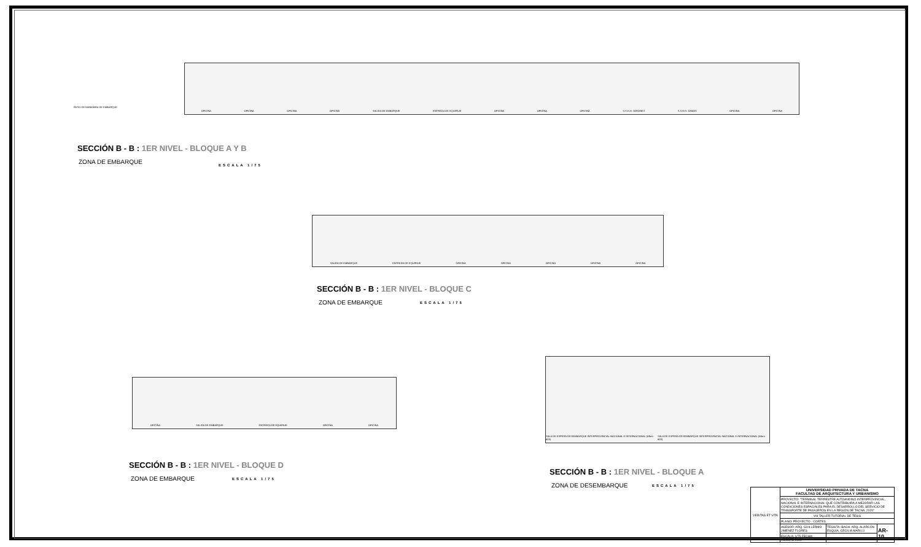OFICINA OFICINA OFICINA OFICINA SALIDA DE EMBARQUE ENTREGA DE EQUIPAJE OFICINA OFICINA OFICINA S.S.H.H. VARONES S.S.H.H. DAMAS OFICINA OFICINA
PATIO DE MANIOBRA DE EMBARQUE
SECCIÓN B - B : 1ER NIVEL - BLOQUE A Y B
ZONA DE EMBARQUE ESCALA 1/75
SALIDA DE EMBARQUE ENTREGA DE EQUIPAJE OFICINA OFICINA OFICINA OFICINA OFICINA
SECCIÓN B - B : 1ER NIVEL - BLOQUE C
ZONA DE EMBARQUE ESCALA 1/75
OFICINA SALIDA DE EMBARQUE ENTREGA DE EQUIPAJE OFICINA OFICINA
SECCIÓN B - B : 1ER NIVEL - BLOQUE D
ZONA DE EMBARQUE ESCALA 1/75
SALA DE ESPERA-DESEMBARQUE INTERPROVINCIAL-NACIONAL E INTERNACIONAL (Aforo 603) SALA DE ESPERA-DESEMBARQUE INTERPROVINCIAL-NACIONAL E INTERNACIONAL (Aforo 603)
SECCIÓN B - B : 1ER NIVEL - BLOQUE A
ZONA DE DESEMBARQUE ESCALA 1/75
| VERITAS ET VITA | UNIVERSIDAD PRIVADA DE TACNA FACULTAD DE ARQUITECTURA Y URBANISMO | | |
| | PROYECTO: "TERMINAL TERRESTRE ALTOANDINO INTERPROVINCIAL, NACIONAL E INTERNACIONAL QUE CONTRIBUIRÁ A MEJORAR LAS CONDICIONES ESPACIALES PARA EL DESARROLLO DEL SERVICIO DE TRANSPORTE DE PASAJEROS EN LA REGIÓN DE TACNA, 2020" | | |
| | VIII TALLER TUTORIAL DE TESIS | | |
| | PLANO: PROYECTO - CORTES | | |
| | ASESOR: ARQ. GUILLERMO JIMÉNEZ FLORES | TESISTA: BACH. ARQ. ALARCÓN ESQUÍA, CECILIA MARILÚ | AR-10 |
| | ESCALA: 1/75 FECHA: AGOSTO 2020 | | |